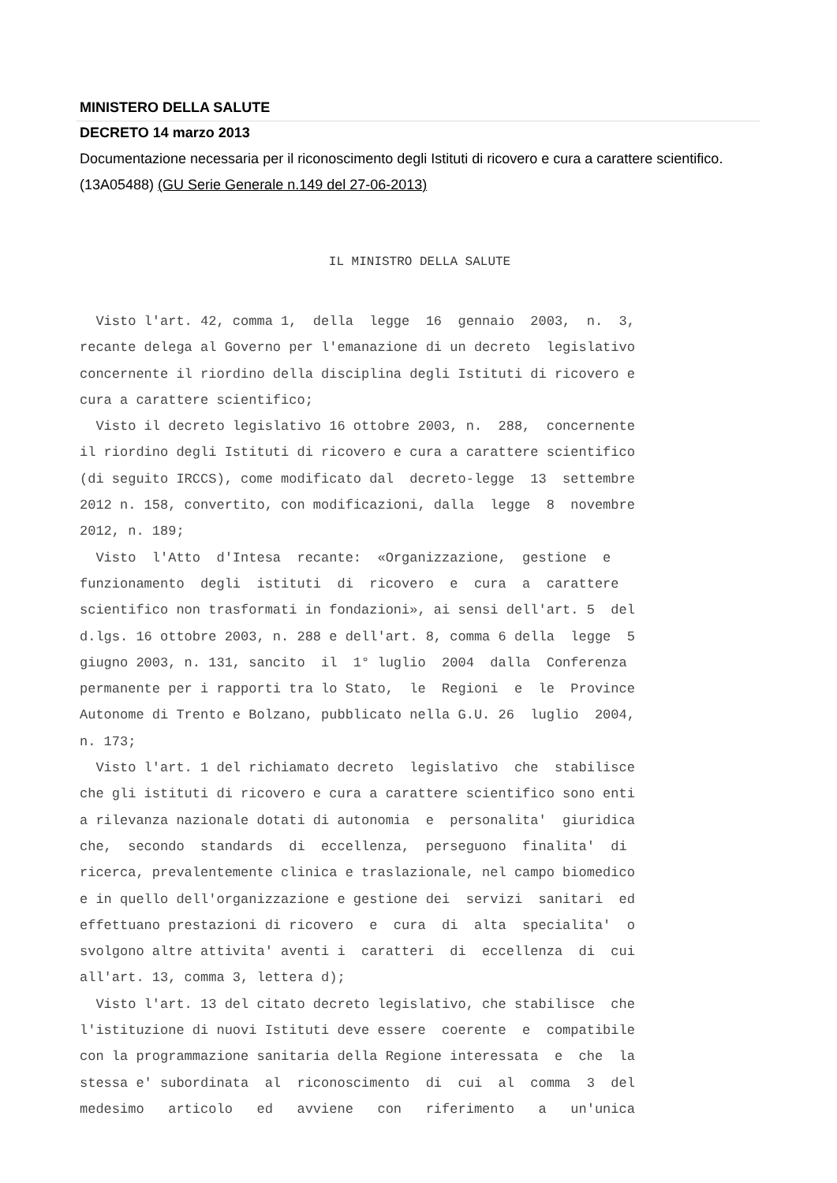MINISTERO DELLA SALUTE
DECRETO 14 marzo 2013
Documentazione necessaria per il riconoscimento degli Istituti di ricovero e cura a carattere scientifico. (13A05488) (GU Serie Generale n.149 del 27-06-2013)
IL MINISTRO DELLA SALUTE
  Visto l'art. 42, comma 1,  della  legge  16  gennaio  2003,  n.  3,
recante delega al Governo per l'emanazione di un decreto  legislativo
concernente il riordino della disciplina degli Istituti di ricovero e
cura a carattere scientifico;
  Visto il decreto legislativo 16 ottobre 2003, n.  288,  concernente
il riordino degli Istituti di ricovero e cura a carattere scientifico
(di seguito IRCCS), come modificato dal  decreto-legge  13  settembre
2012 n. 158, convertito, con modificazioni, dalla  legge  8  novembre
2012, n. 189;
  Visto  l'Atto  d'Intesa  recante:  «Organizzazione,  gestione  e
funzionamento  degli  istituti  di  ricovero  e  cura  a  carattere
scientifico non trasformati in fondazioni», ai sensi dell'art. 5  del
d.lgs. 16 ottobre 2003, n. 288 e dell'art. 8, comma 6 della  legge  5
giugno 2003, n. 131, sancito  il  1° luglio  2004  dalla  Conferenza
permanente per i rapporti tra lo Stato,  le  Regioni  e  le  Province
Autonome di Trento e Bolzano, pubblicato nella G.U. 26  luglio  2004,
n. 173;
  Visto l'art. 1 del richiamato decreto  legislativo  che  stabilisce
che gli istituti di ricovero e cura a carattere scientifico sono enti
a rilevanza nazionale dotati di autonomia  e  personalita'  giuridica
che,  secondo  standards  di  eccellenza,  perseguono  finalita'  di
ricerca, prevalentemente clinica e traslazionale, nel campo biomedico
e in quello dell'organizzazione e gestione dei  servizi  sanitari  ed
effettuano prestazioni di ricovero  e  cura  di  alta  specialita'  o
svolgono altre attivita' aventi i  caratteri  di  eccellenza  di  cui
all'art. 13, comma 3, lettera d);
  Visto l'art. 13 del citato decreto legislativo, che stabilisce  che
l'istituzione di nuovi Istituti deve essere  coerente  e  compatibile
con la programmazione sanitaria della Regione interessata  e  che  la
stessa e' subordinata  al  riconoscimento  di  cui  al  comma  3  del
medesimo   articolo   ed   avviene   con   riferimento   a   un'unica